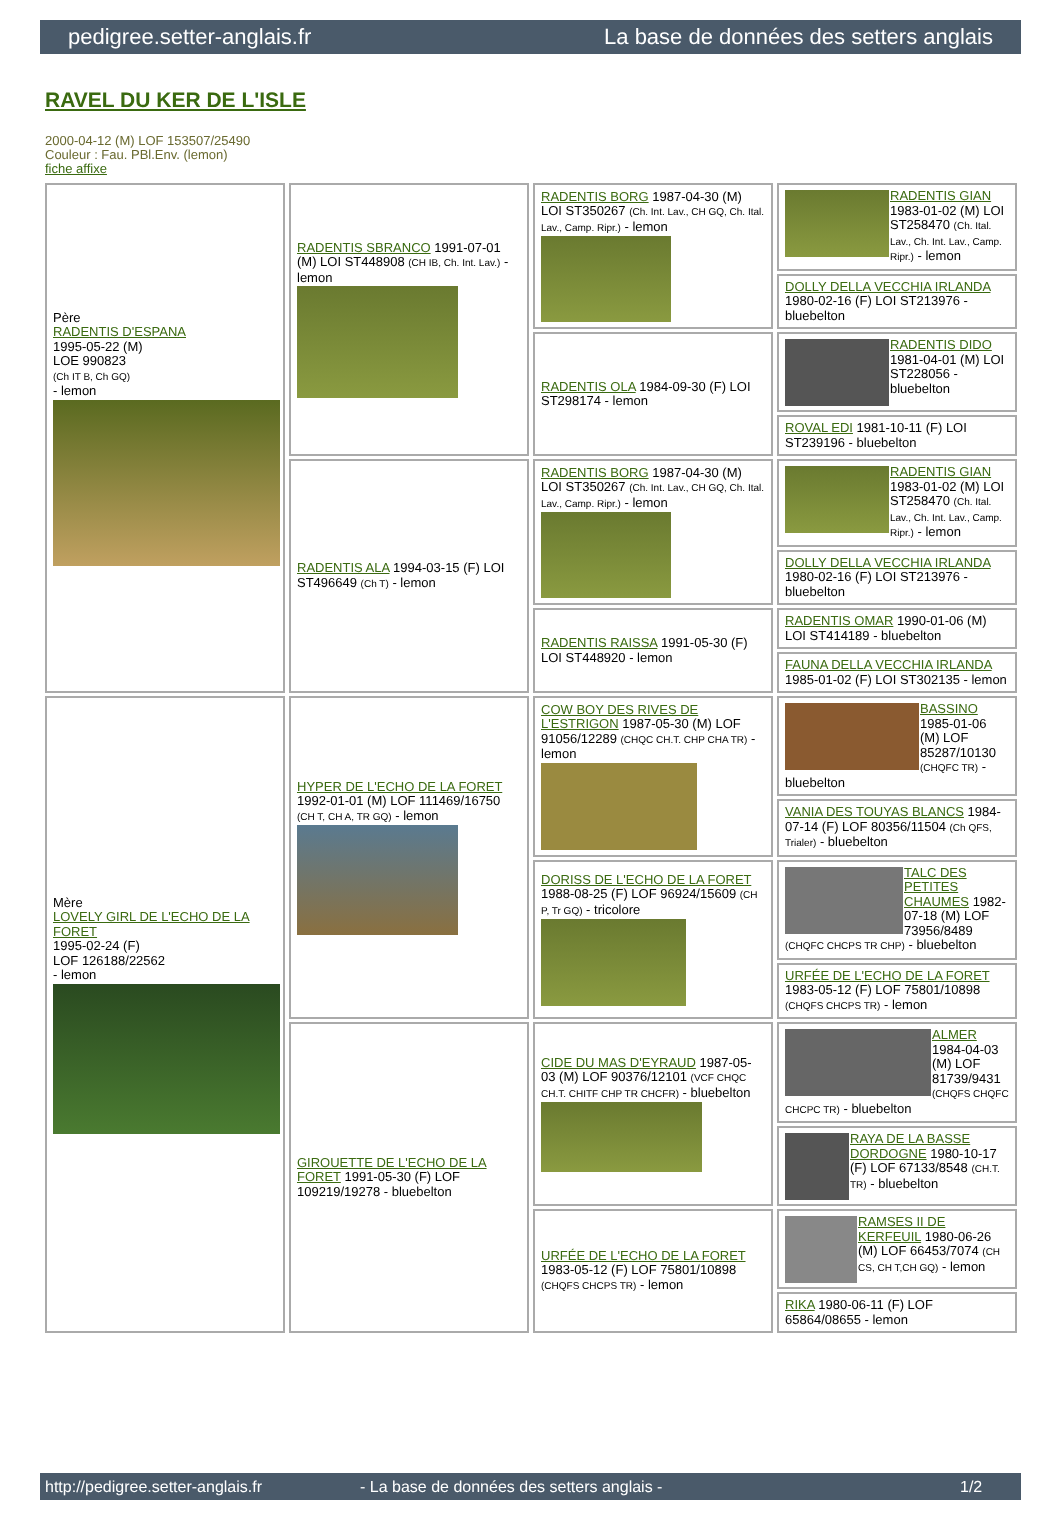pedigree.setter-anglais.fr La base de données des setters anglais
RAVEL DU KER DE L'ISLE
2000-04-12 (M) LOF 153507/25490
Couleur : Fau. PBl.Env. (lemon)
fiche affixe
| Père RADENTIS D'ESPANA 1995-05-22 (M) LOE 990823 (Ch IT B, Ch GQ) - lemon | RADENTIS SBRANCO 1991-07-01 (M) LOI ST448908 (CH IB, Ch. Int. Lav.) - lemon | RADENTIS BORG 1987-04-30 (M) LOI ST350267 (Ch. Int. Lav., CH GQ, Ch. Ital. Lav., Camp. Ripr.) - lemon | RADENTIS GIAN 1983-01-02 (M) LOI ST258470 (Ch. Ital. Lav., Ch. Int. Lav., Camp. Ripr.) - lemon |
| | | | DOLLY DELLA VECCHIA IRLANDA 1980-02-16 (F) LOI ST213976 - bluebelton |
| | | RADENTIS OLA 1984-09-30 (F) LOI ST298174 - lemon | RADENTIS DIDO 1981-04-01 (M) LOI ST228056 - bluebelton |
| | | | ROVAL EDI 1981-10-11 (F) LOI ST239196 - bluebelton |
| | RADENTIS ALA 1994-03-15 (F) LOI ST496649 (Ch T) - lemon | RADENTIS BORG 1987-04-30 (M) LOI ST350267 (Ch. Int. Lav., CH GQ, Ch. Ital. Lav., Camp. Ripr.) - lemon | RADENTIS GIAN 1983-01-02 (M) LOI ST258470 (Ch. Ital. Lav., Ch. Int. Lav., Camp. Ripr.) - lemon |
| | | | DOLLY DELLA VECCHIA IRLANDA 1980-02-16 (F) LOI ST213976 - bluebelton |
| | | RADENTIS RAISSA 1991-05-30 (F) LOI ST448920 - lemon | RADENTIS OMAR 1990-01-06 (M) LOI ST414189 - bluebelton |
| | | | FAUNA DELLA VECCHIA IRLANDA 1985-01-02 (F) LOI ST302135 - lemon |
| Mère LOVELY GIRL DE L'ECHO DE LA FORET 1995-02-24 (F) LOF 126188/22562 - lemon | HYPER DE L'ECHO DE LA FORET 1992-01-01 (M) LOF 111469/16750 (CH T, CH A, TR GQ) - lemon | COW BOY DES RIVES DE L'ESTRIGON 1987-05-30 (M) LOF 91056/12289 (CHQC CH.T. CHP CHA TR) - lemon | BASSINO 1985-01-06 (M) LOF 85287/10130 (CHQFC TR) - bluebelton |
| | | | VANIA DES TOUYAS BLANCS 1984-07-14 (F) LOF 80356/11504 (Ch QFS, Trialer) - bluebelton |
| | | DORISS DE L'ECHO DE LA FORET 1988-08-25 (F) LOF 96924/15609 (CH P, Tr GQ) - tricolore | TALC DES PETITES CHAUMES 1982-07-18 (M) LOF 73956/8489 (CHQFC CHCPS TR CHP) - bluebelton |
| | | | URFÉE DE L'ECHO DE LA FORET 1983-05-12 (F) LOF 75801/10898 (CHQFS CHCPS TR) - lemon |
| | GIROUETTE DE L'ECHO DE LA FORET 1991-05-30 (F) LOF 109219/19278 - bluebelton | CIDE DU MAS D'EYRAUD 1987-05-03 (M) LOF 90376/12101 (VCF CHQC CH.T. CHITF CHP TR CHCFR) - bluebelton | ALMER 1984-04-03 (M) LOF 81739/9431 (CHQFS CHQFC CHCPC TR) - bluebelton |
| | | | RAYA DE LA BASSE DORDOGNE 1980-10-17 (F) LOF 67133/8548 (CH.T. TR) - bluebelton |
| | | URFÉE DE L'ECHO DE LA FORET 1983-05-12 (F) LOF 75801/10898 (CHQFS CHCPS TR) - lemon | RAMSES II DE KERFEUIL 1980-06-26 (M) LOF 66453/7074 (CH CS, CH T,CH GQ) - lemon |
| | | | RIKA 1980-06-11 (F) LOF 65864/08655 - lemon |
http://pedigree.setter-anglais.fr - La base de données des setters anglais - 1/2